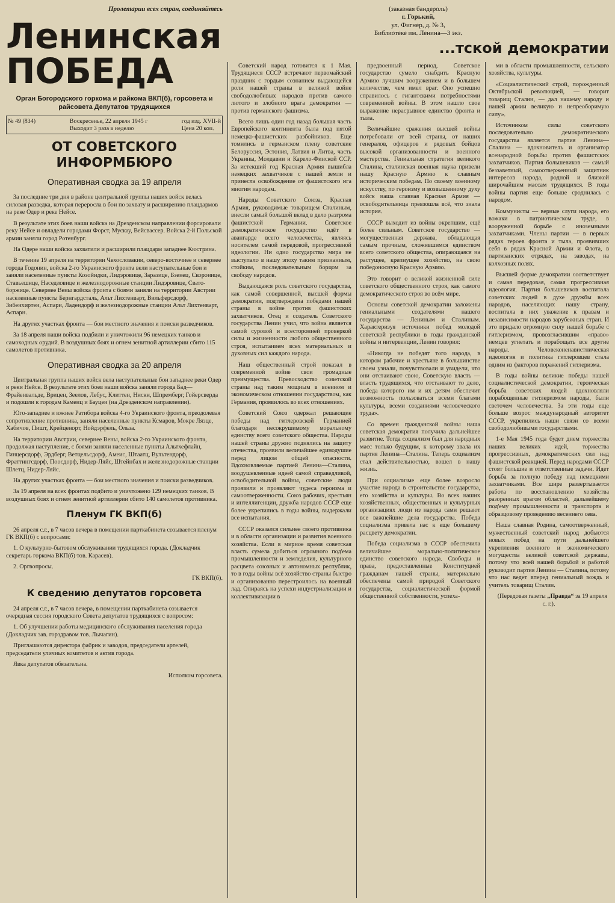Пролетарии всех стран, соединяйтесь
Ленинская
ПОБЕДА
Орган Богородского горкома и райкома ВКП(б), горсовета и райсовета Депутатов трудящихся
№ 49 (834) Воскресенье, 22 апреля 1945 г
Выходит 3 раза в неделю год изд. XVII-й
Цена 20 коп.
ОТ СОВЕТСКОГО ИНФОРМБЮРО
Оперативная сводка за 19 апреля
За последние три дня в районе центральной группы наших войск велась силовая разведка, которая переросла в бои по захвату и расширению плацдармов на реке Одер и реке Нейсе.
В результате этих боев наши войска на Дрезденском направлении форсировали реку Нейсе и овладели городами Форст, Мускау, Вейсвассер. Войска 2-й Польской армии заняли город Ротенбург.
На Одере наши войска захватили и расширили плацдарм западнее Кюстрина.
В течение 19 апреля на территории Чехословакии, северо-восточнее и севернее города Годонин, войска 2-го Украинского фронта вели наступательные бои и заняли населенные пункты Козойидки, Лидэровице, Заразице, Бзенец, Скоронице, Ставьешице, Наседловице и железнодорожные станции Лидэровице, Свато­боржице. Севернее Вены войска фронта с боями заняли на территории Австрии населенные пункты Бернгардсталь, Альт Лихтенварт, Вильферсдорф, Зибенхиртен, Аспарн, Ладендорф и железнодорожные станции Альт Лихтенварт, Аспарн.
На других участках фронта — бои местного значения и поиски разведчиков.
За 18 апреля наши войска подбили и уничтожили 96 немецких танков и самоходных орудий. В воздушных боях и огнем зенитной артиллерии сбито 115 самолетов противника.
Оперативная сводка за 20 апреля
Центральная группа наших войск вела наступательные бои западнее реки Одер и реки Нейсе. В результате этих боев наши войска заняли города Бад—Фрайенвальде, Врицен, Зеелов, Лебус, Клиттен, Ниски, Шпремберг, Гойерсверда и подошли к городам Каменц и Бауцен (на Дрезденском направлении).
Юго-западнее и южнее Ратибора войска 4-го Украинского фронта, преодолевая сопротивление противника, заняли населенные пункты Ксмаров, Мокре Лязце, Хабичов, Пишт, Крейценорт, Нойдэрфель, Ольза.
На территории Австрии, севернее Вены, войска 2-го Украинского фронта, продолжая наступление, с боями заняли населенные пункты Альтхефлайн, Гинцерсдорф, Эрдберг, Ветцельсдорф, Амеис, Штаатц, Вультендорф, Фраттингсдорф, Поосдорф, Нидер-Ляйс, Штейнбах и железнодорожные станции Шлетц, Нидер-Ляйс.
На других участках фронта — бои местного значения и поиски разведчиков.
За 19 апреля на всех фронтах подбито и уничтожено 129 немецких танков. В воздушных боях и огнем зенитной артиллерии сбито 140 самолетов противника.
Пленум ГК ВКП(б)
26 апреля с.г., в 7 часов вечера в помещении парткабинета созывается пленум ГК ВКП(б) с вопросами:
1. О культурно-бытовом обслуживании трудящихся города. (Докладчик секретарь горкома ВКП(б) тов. Карасев).
2. Оргвопросы.
ГК ВКП(б).
К сведению депутатов горсовета
24 апреля с.г., в 7 часов вечера, в помещении парткабинета созывается очередная сессия городского Совета депутатов трудящихся с вопросом:
1. Об улучшении работы медицинского обслуживания населения города (Докладчик зав. горздравом тов. Лычагин).
Приглашаются директора фабрик и заводов, председатели артелей, председатели уличных комитетов и актив города.
Явка депутатов обязательна.
Исполком горсовета.
(заказная бандероль)
г. Горький,
ул. Фигнер, д. № 3,
Библиотеке им. Ленина—3 экз.
...тской демократии
Советский народ готовится к 1 Мая. Трудящиеся СССР встречают первомайский праздник с гордым сознанием выдающейся роли нашей страны в великой войне свободолюбивых народов против самого лютого и злобного врага демократии — против германского фашизма.
Всего лишь один год назад большая часть Европейского континента была под пятой немецко-фашистских разбойников. Еще томились в германском плену советские Белоруссия, Эстония, Латвия и Литва, часть Украины, Молдавии и Карело-Финской ССР. За истекший год Красная Армия вышибла немецких захватчиков с нашей земли и принесла освобождение от фашистского ига многим народам.
Народы Советского Союза, Красная Армия, руководимые товарищем Сталиным, внесли самый большой вклад в дело разгрома фашистской Германии. Советское демократическое государство идёт в авангарде всего человечества, являясь носителем самой передовой, прогрессивной идеологии. Ни одно государство мира не выступало в нашу эпоху таким признанным, стойким, последовательным борцом за свободу народов.
Выдающаяся роль советского государства, как самой совершенной, высшей формы демократии, подтверждена победами нашей страны в войне против фашистских захватчиков. Отец и создатель Советского государства Ленин учил, что война является самой суровой и всесторонней проверкой силы и жизненности любого общественного строя, испытанием всех материальных и духовных сил каждого народа.
Наш общественный строй показал в современной войне свои громадные преимущества. Превосходство советской страны над таким мощным в военном и экономическом отношении государством, как Германия, проявилось во всех отношениях.
Советский Союз одержал решающие победы над гитлеровской Германией благодаря несокрушимому моральному единству всего советского общества. Народы нашей страны дружно поднялись на защиту отечества, проявили величайшее единодушие перед лицом общей опасности. Вдохновляемые партией Ленина—Сталина, воодушевленные идеей самой справедливой, освободительной войны, советские люди проявили и проявляют чудеса героизма и самоотверженности. Союз рабочих, крестьян и интеллигенции, дружба народов СССР еще более укрепились в годы войны, выдержали все испытания.
СССР оказался сильнее своего противника и в области организации и развития военного хозяйства. Если в мирное время советская власть сумела добиться огромного под'ема промышленности и земледелия, культурного расцвета союзных и автономных республик, то в годы войны всё хозяйство страны быстро и организованно перестроилось на военный лад. Опираясь на успехи индустриализации и коллективизации в
предвоенный период, Советское государство сумело снабдить Красную Армию лучшим вооружением и в большем количестве, чем имел враг. Оно успешно справилось с гигантскими потребностями современной войны. В этом нашло свое выражение нерасрывное единство фронта и тыла.
Величайшие сражения высшей войны потребовали от всей страны, от наших генералов, офицеров и рядовых бойцов высокой организованности и военного мастерства. Гениальная стратегия великого Сталина, сталинская военная наука привели нашу Красную Армию к славным историческим победам. По своему военному искусству, по героизму и возвышенному духу войск наша славная Красная Армия — освободительница превзошла всё, что знала история.
СССР выходит из войны окрепшим, ещё более сильным. Советское государство — могущественная держава, обладающая самым прочным, сложившимся единством всего советского общества, опирающаяся на растущее, крепнущее хозяйство, на свою победоносную Красную Армию.
Это говорит о великой жизненной силе советского общественного строя, как самого демократического строя во всём мире.
Основы советской демократии заложены гениальными создателями нашего государства — Лениным и Сталиным. Характеризуя источники побед молодой советской республики в годы гражданской войны и интервенции, Ленин говорил:
«Никогда не победят того народа, в котором рабочие и крестьяне в большинстве своем узнали, почувствовали и увидели, что они отстаивают свою, Советскую власть — власть трудящихся, что отстаивают то дело, победа которого им и их детям обеспечит возможность пользоваться всеми благами культуры, всеми созданиями человеческого труда».
Со времен гражданской войны наша советская демократия получила дальнейшее развитие. Тогда социализм был для народных масс только будущим, к которому звала их партия Ленина—Сталина. Теперь социализм стал действительностью, вошел в нашу жизнь.
При социализме еще более возросло участие народа в строительстве государства, его хозяйства и культуры. Во всех наших хозяйственных, общественных и культурных организациях люди из народа сами решают все важнейшие дела государства. Победа социализма привела нас к еще большему расцвету демократии.
Победа социализма в СССР обеспечила величайшее морально-политическое единство советского народа. Свободы и права, предоставленные Конституцией гражданам нашей страны, материально обеспечены самой природой Советского государства, социалистической формой общественной собственности, успеха-
ми в области промышленности, сельского хозяйства, культуры.
«Социалистический строй, порожденный Октябрьской революцией, — говорит товарищ Сталин, — дал нашему народу и нашей армии великую и непреоборимую силу».
Источником силы советского последовательно демократического государства является партия Ленина—Сталина — вдохновитель и организатор всенародной борьбы против фашистских захватчиков. Партия большевиков — самый беззаветный, самоотверженный защитник интересов народа, родной и близкой широчайшим массам трудящихся. В годы войны партия еще больше сроднилась с народом.
Коммунисты — верные слуги народа, его вожаки в патриотическом труде, в вооруженной борьбе с иноземными захватчиками. Члены партии — в первых рядах героев фронта и тыла, проявивших себя в рядах Красной Армии и Флота, в партизанских отрядах, на заводах, на колхозных полях.
Высшей форме демократии соответствует и самая передовая, самая прогрессивная идеология. Партия большевиков воспитала советских людей в духе дружбы всех народов, населяющих нашу страну, воспитала в них уважение к правам и независимости народов зарубежных стран. И это придало огромную силу нашей борьбе с гитлеризмом, провозгласившим «право» немцев угнетать и порабощать все другие народы. Человеконенавистническая идеология и политика гитлеровцев стала одним из факторов поражений гитлеризма.
В годы войны великие победы нашей социалистической демократии, героическая борьба советских людей вдохновляли порабощенные гитлеризмом народы, были светочем человечества. За эти годы еще больше возрос международный авторитет СССР, укрепились наши связи со всеми свободолюбивыми государствами.
1-е Мая 1945 года будет днем торжества наших великих идей, торжества прогрессивных, демократических сил над фашистской реакцией. Перед народами СССР стоят большие и ответственные задачи. Идет борьба за полную победу над немецкими захватчиками. Все шире развертывается работа по восстановлению хозяйства разоренных врагом областей, дальнейшему под'ему промышленности и транспорта и образцовому проведению весеннего сева.
Наша славная Родина, самоотверженный, мужественный советский народ добьются новых побед на пути дальнейшего укрепления военного и экономического могущества великой советской державы, потому что всей нашей борьбой и работой руководит партия Ленина — Сталина, потому что нас ведет вперед гениальный вождь и учитель товарищ Сталин.
(Передовая газеты „Правда“ за 19 апреля с. г.).